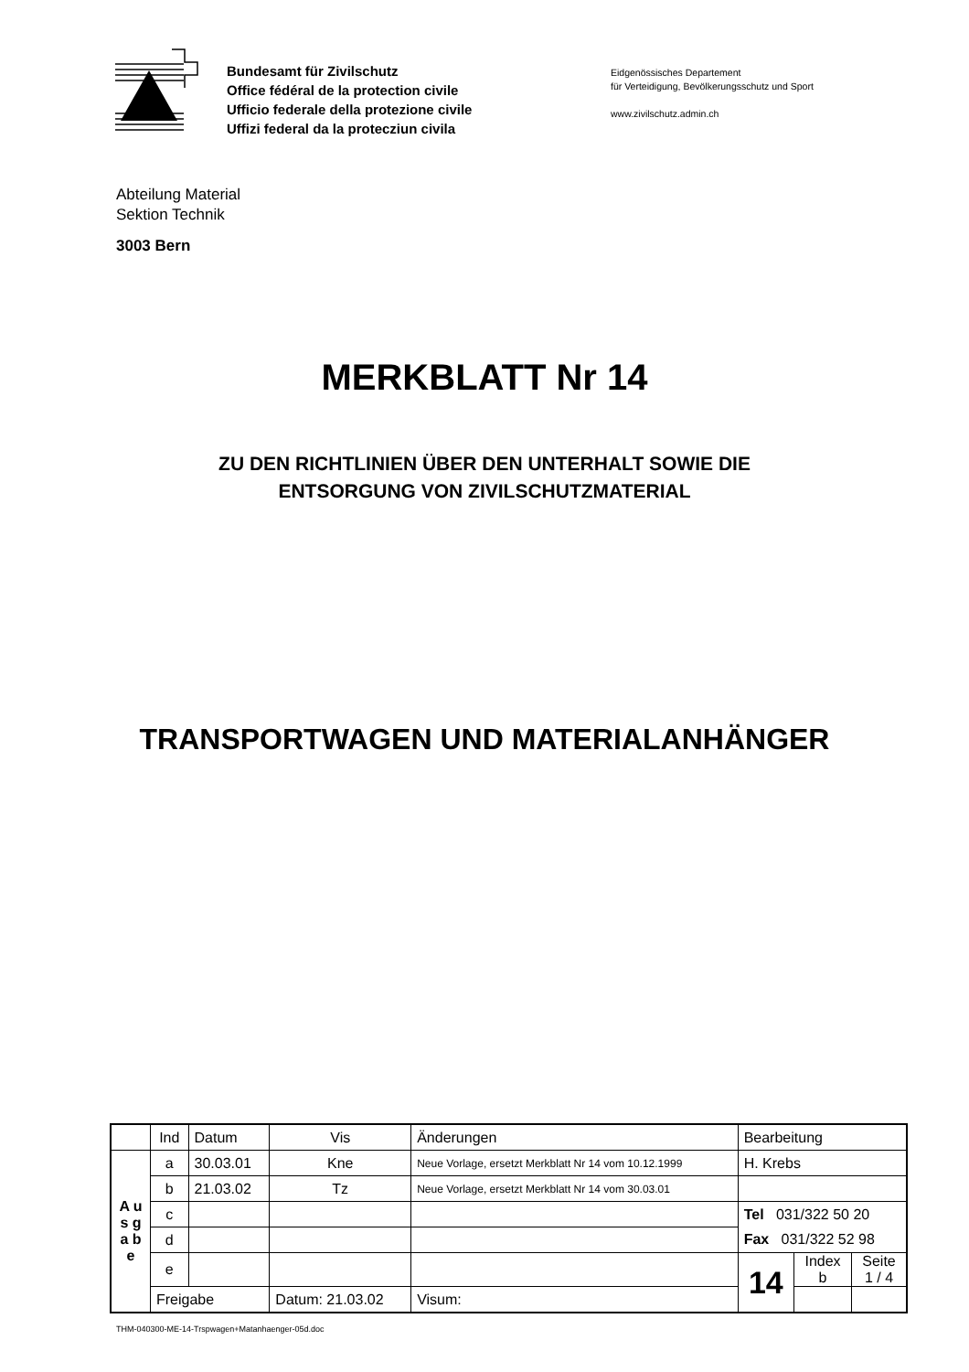Bundesamt für Zivilschutz
Office fédéral de la protection civile
Ufficio federale della protezione civile
Uffizi federal da la protecziun civila
Eidgenössisches Departement
für Verteidigung, Bevölkerungsschutz und Sport
www.zivilschutz.admin.ch
Abteilung Material
Sektion Technik
3003 Bern
MERKBLATT Nr 14
ZU DEN RICHTLINIEN ÜBER DEN UNTERHALT SOWIE DIE
ENTSORGUNG VON ZIVILSCHUTZMATERIAL
TRANSPORTWAGEN UND MATERIALANHÄNGER
| | Ind | Datum | Vis | Änderungen | | Bearbeitung | | |
| --- | --- | --- | --- | --- | --- | --- | --- | --- |
| A u s g a b e | a | 30.03.01 | Kne | Neue Vorlage, ersetzt Merkblatt Nr 14 vom 10.12.1999 | | H. Krebs | | |
| | b | 21.03.02 | Tz | Neue Vorlage, ersetzt Merkblatt Nr 14 vom 30.03.01 | | | | |
| | c | | | | | Tel 031/322 50 20 | | |
| | d | | | | | Fax 031/322 52 98 | | |
| | e | | | | | 14 | Index b | Seite 1 / 4 |
| | Freigabe | | Datum: 21.03.02 | | Visum: | | | |
THM-040300-ME-14-Trspwagen+Matanhaenger-05d.doc